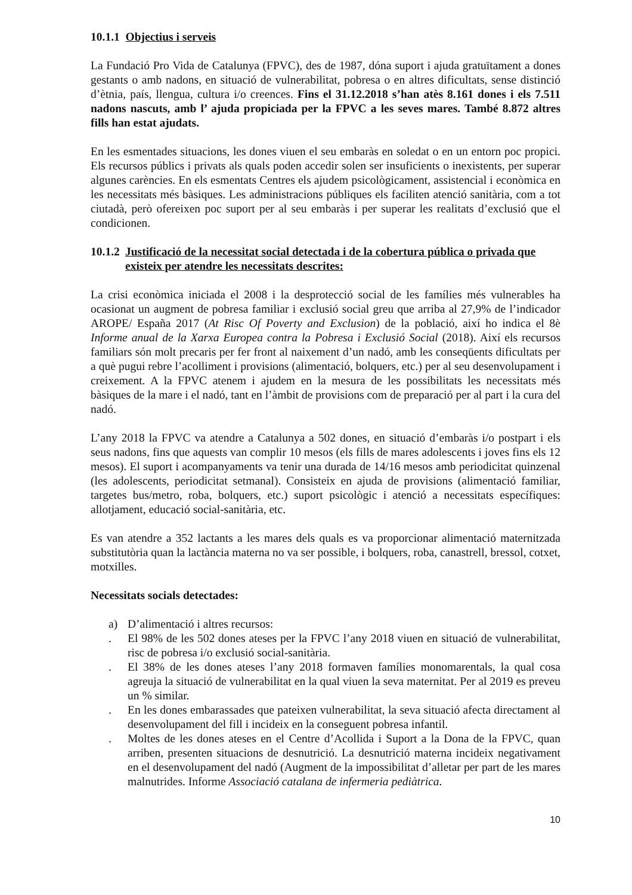10.1.1 Objectius i serveis
La Fundació Pro Vida de Catalunya (FPVC), des de 1987, dóna suport i ajuda gratuïtament a dones gestants o amb nadons, en situació de vulnerabilitat, pobresa o en altres dificultats, sense distinció d’ètnia, país, llengua, cultura i/o creences. Fins el 31.12.2018 s’han atès 8.161 dones i els 7.511 nadons nascuts, amb l’ ajuda propiciada per la FPVC a les seves mares. També 8.872 altres fills han estat ajudats.
En les esmentades situacions, les dones viuen el seu embaràs en soledat o en un entorn poc propici. Els recursos públics i privats als quals poden accedir solen ser insuficients o inexistents, per superar algunes carències. En els esmentats Centres els ajudem psicològicament, assistencial i econòmica en les necessitats més bàsiques. Les administracions públiques els faciliten atenció sanitària, com a tot ciutadà, però ofereixen poc suport per al seu embaràs i per superar les realitats d’exclusió que el condicionen.
10.1.2 Justificació de la necessitat social detectada i de la cobertura pública o privada que existeix per atendre les necessitats descrites:
La crisi econòmica iniciada el 2008 i la desprotecció social de les famílies més vulnerables ha ocasionat un augment de pobresa familiar i exclusió social greu que arriba al 27,9% de l’indicador AROPE/ España 2017 (At Risc Of Poverty and Exclusion) de la població, així ho indica el 8è Informe anual de la Xarxa Europea contra la Pobresa i Exclusió Social (2018). Així els recursos familiars són molt precaris per fer front al naixement d’un nadó, amb les conseqüents dificultats per a què pugui rebre l’acolliment i provisions (alimentació, bolquers, etc.) per al seu desenvolupament i creixement. A la FPVC atenem i ajudem en la mesura de les possibilitats les necessitats més bàsiques de la mare i el nadó, tant en l’àmbit de provisions com de preparació per al part i la cura del nadó.
L’any 2018 la FPVC va atendre a Catalunya a 502 dones, en situació d’embaràs i/o postpart i els seus nadons, fins que aquests van complir 10 mesos (els fills de mares adolescents i joves fins els 12 mesos). El suport i acompanyaments va tenir una durada de 14/16 mesos amb periodicitat quinzenal (les adolescents, periodicitat setmanal). Consisteix en ajuda de provisions (alimentació familiar, targetes bus/metro, roba, bolquers, etc.) suport psicològic i atenció a necessitats específiques: allotjament, educació social-sanitària, etc.
Es van atendre a 352 lactants a les mares dels quals es va proporcionar alimentació maternitzada substitutòria quan la lactància materna no va ser possible, i bolquers, roba, canastrell, bressol, cotxet, motxilles.
Necessitats socials detectades:
a) D’alimentació i altres recursos:
. El 98% de les 502 dones ateses per la FPVC l’any 2018 viuen en situació de vulnerabilitat, risc de pobresa i/o exclusió social-sanitària.
. El 38% de les dones ateses l’any 2018 formaven famílies monomarentals, la qual cosa agreuja la situació de vulnerabilitat en la qual viuen la seva maternitat. Per al 2019 es preveu un % similar.
. En les dones embarassades que pateixen vulnerabilitat, la seva situació afecta directament al desenvolupament del fill i incideix en la conseguent pobresa infantil.
. Moltes de les dones ateses en el Centre d’Acollida i Suport a la Dona de la FPVC, quan arriben, presenten situacions de desnutrició. La desnutrició materna incideix negativament en el desenvolupament del nadó (Augment de la impossibilitat d’alletar per part de les mares malnutrides. Informe Associació catalana de infermeria pediàtrica.
10